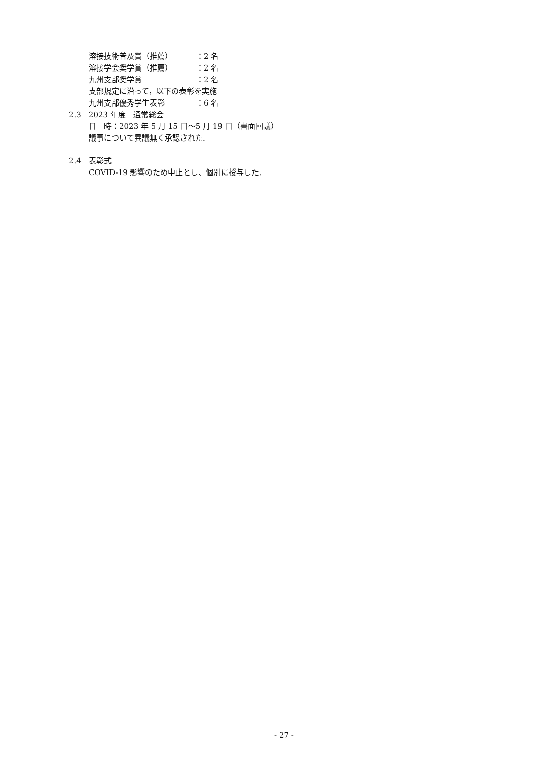溶接技術普及賞（推薦） ：2 名
溶接学会奨学賞（推薦） ：2 名
九州支部奨学賞 ：2 名
支部規定に沿って，以下の表彰を実施
九州支部優秀学生表彰 ：6 名
2.3　2023 年度　通常総会
日　時：2023 年 5 月 15 日～5 月 19 日（書面回議）
議事について異議無く承認された.
2.4　表彰式
COVID-19 影響のため中止とし、個別に授与した.
- 27 -